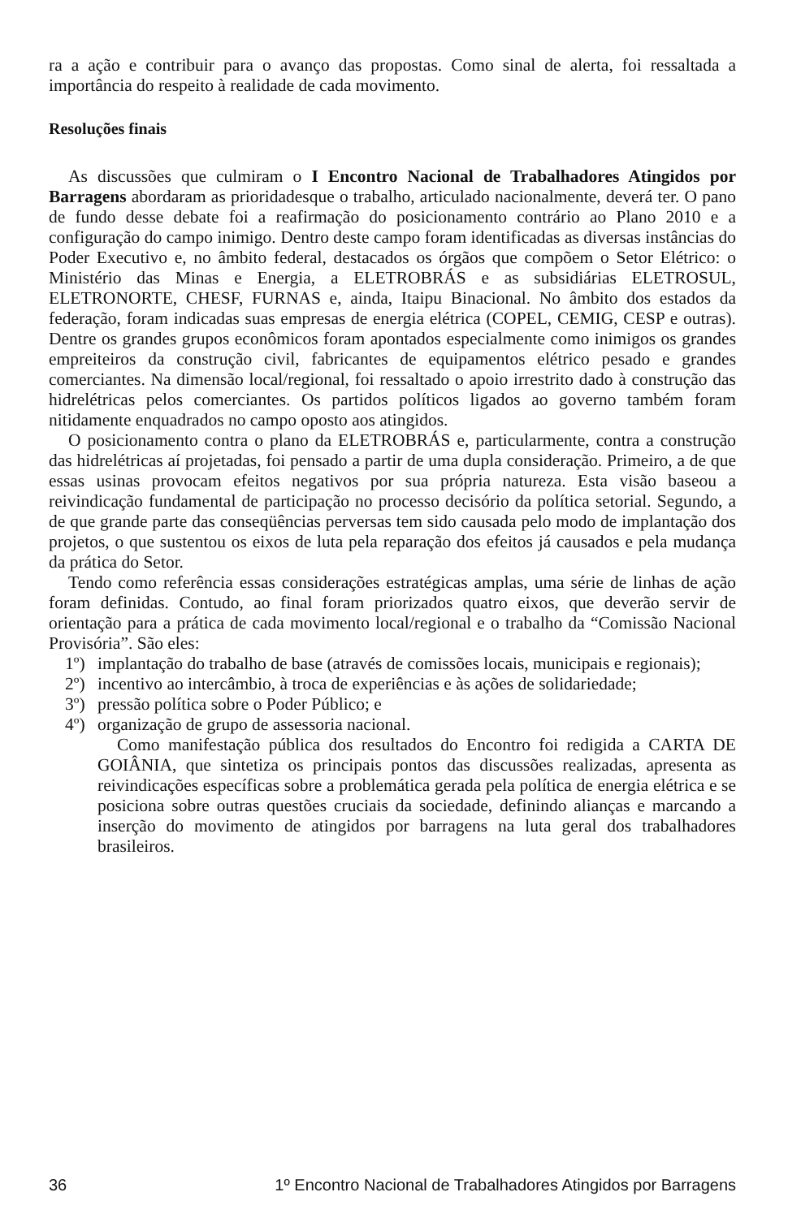ra a ação e contribuir para o avanço das propostas. Como sinal de alerta, foi ressaltada a importância do respeito à realidade de cada movimento.
Resoluções finais
As discussões que culmiram o I Encontro Nacional de Trabalhadores Atingidos por Barragens abordaram as prioridadesque o trabalho, articulado nacionalmente, deverá ter. O pano de fundo desse debate foi a reafirmação do posicionamento contrário ao Plano 2010 e a configuração do campo inimigo. Dentro deste campo foram identificadas as diversas instâncias do Poder Executivo e, no âmbito federal, destacados os órgãos que compõem o Setor Elétrico: o Ministério das Minas e Energia, a ELETROBRÁS e as subsidiárias ELETROSUL, ELETRONORTE, CHESF, FURNAS e, ainda, Itaipu Binacional. No âmbito dos estados da federação, foram indicadas suas empresas de energia elétrica (COPEL, CEMIG, CESP e outras). Dentre os grandes grupos econômicos foram apontados especialmente como inimigos os grandes empreiteiros da construção civil, fabricantes de equipamentos elétrico pesado e grandes comerciantes. Na dimensão local/regional, foi ressaltado o apoio irrestrito dado à construção das hidrelétricas pelos comerciantes. Os partidos políticos ligados ao governo também foram nitidamente enquadrados no campo oposto aos atingidos.
O posicionamento contra o plano da ELETROBRÁS e, particularmente, contra a construção das hidrelétricas aí projetadas, foi pensado a partir de uma dupla consideração. Primeiro, a de que essas usinas provocam efeitos negativos por sua própria natureza. Esta visão baseou a reivindicação fundamental de participação no processo decisório da política setorial. Segundo, a de que grande parte das conseqüências perversas tem sido causada pelo modo de implantação dos projetos, o que sustentou os eixos de luta pela reparação dos efeitos já causados e pela mudança da prática do Setor.
Tendo como referência essas considerações estratégicas amplas, uma série de linhas de ação foram definidas. Contudo, ao final foram priorizados quatro eixos, que deverão servir de orientação para a prática de cada movimento local/regional e o trabalho da “Comissão Nacional Provisória”. São eles:
1º) implantação do trabalho de base (através de comissões locais, municipais e regionais);
2º) incentivo ao intercâmbio, à troca de experiências e às ações de solidariedade;
3º) pressão política sobre o Poder Público; e
4º) organização de grupo de assessoria nacional.
Como manifestação pública dos resultados do Encontro foi redigida a CARTA DE GOIÂNIA, que sintetiza os principais pontos das discussões realizadas, apresenta as reivindicações específicas sobre a problemática gerada pela política de energia elétrica e se posiciona sobre outras questões cruciais da sociedade, definindo alianças e marcando a inserção do movimento de atingidos por barragens na luta geral dos trabalhadores brasileiros.
36 1º Encontro Nacional de Trabalhadores Atingidos por Barragens